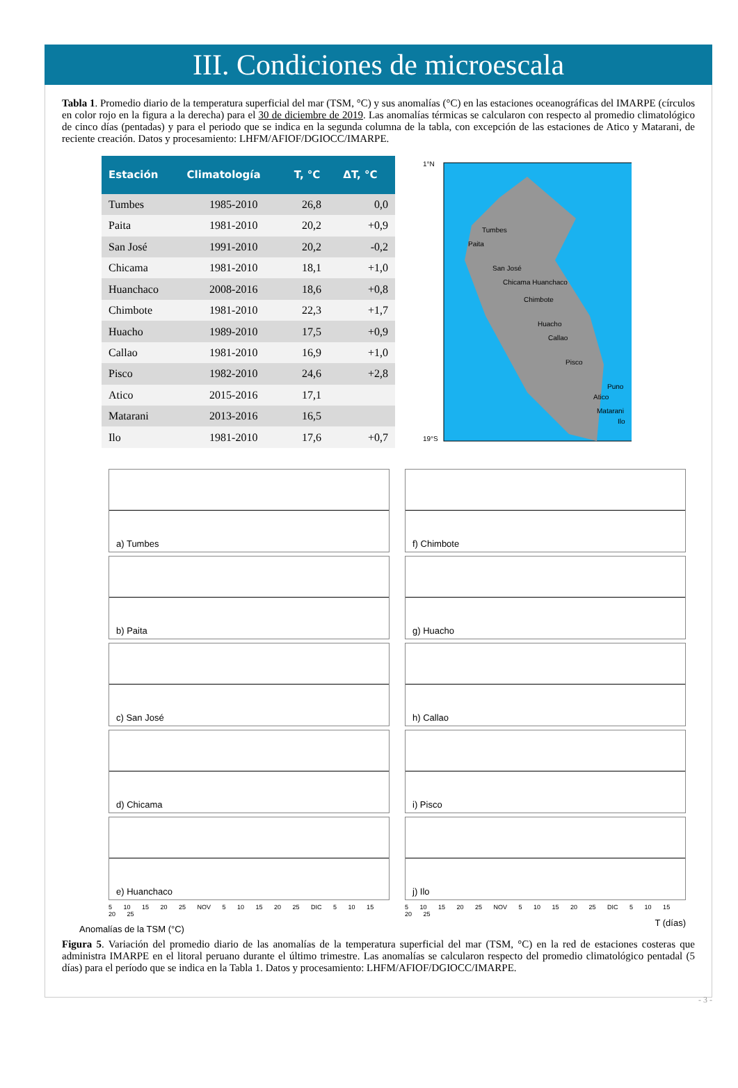III. Condiciones de microescala
Tabla 1. Promedio diario de la temperatura superficial del mar (TSM, °C) y sus anomalías (°C) en las estaciones oceanográficas del IMARPE (círculos en color rojo en la figura a la derecha) para el 30 de diciembre de 2019. Las anomalías térmicas se calcularon con respecto al promedio climatológico de cinco días (pentadas) y para el periodo que se indica en la segunda columna de la tabla, con excepción de las estaciones de Atico y Matarani, de reciente creación. Datos y procesamiento: LHFM/AFIOF/DGIOCC/IMARPE.
| Estación | Climatología | T, °C | ΔT, °C |
| --- | --- | --- | --- |
| Tumbes | 1985-2010 | 26,8 | 0,0 |
| Paita | 1981-2010 | 20,2 | +0,9 |
| San José | 1991-2010 | 20,2 | -0,2 |
| Chicama | 1981-2010 | 18,1 | +1,0 |
| Huanchaco | 2008-2016 | 18,6 | +0,8 |
| Chimbote | 1981-2010 | 22,3 | +1,7 |
| Huacho | 1989-2010 | 17,5 | +0,9 |
| Callao | 1981-2010 | 16,9 | +1,0 |
| Pisco | 1982-2010 | 24,6 | +2,8 |
| Atico | 2015-2016 | 17,1 | |
| Matarani | 2013-2016 | 16,5 | |
| Ilo | 1981-2010 | 17,6 | +0,7 |
Tumbes
Paita
San José
Chicama Huanchaco
Chimbote
Huacho
Callao
Pisco
Puno
Atico
Matarani
Ilo
1°N
19°S
a) Tumbes
b) Paita
c) San José
d) Chicama
e) Huanchaco
5 10 15 20 25 NOV 5 10 15 20 25 DIC 5 10 15 20 25
f) Chimbote
g) Huacho
h) Callao
i) Pisco
j) Ilo
5 10 15 20 25 NOV 5 10 15 20 25 DIC 5 10 15 20 25
T (días)
Anomalías de la TSM (°C)
Figura 5. Variación del promedio diario de las anomalías de la temperatura superficial del mar (TSM, °C) en la red de estaciones costeras que administra IMARPE en el litoral peruano durante el último trimestre. Las anomalías se calcularon respecto del promedio climatológico pentadal (5 días) para el período que se indica en la Tabla 1. Datos y procesamiento: LHFM/AFIOF/DGIOCC/IMARPE.
- 3 -